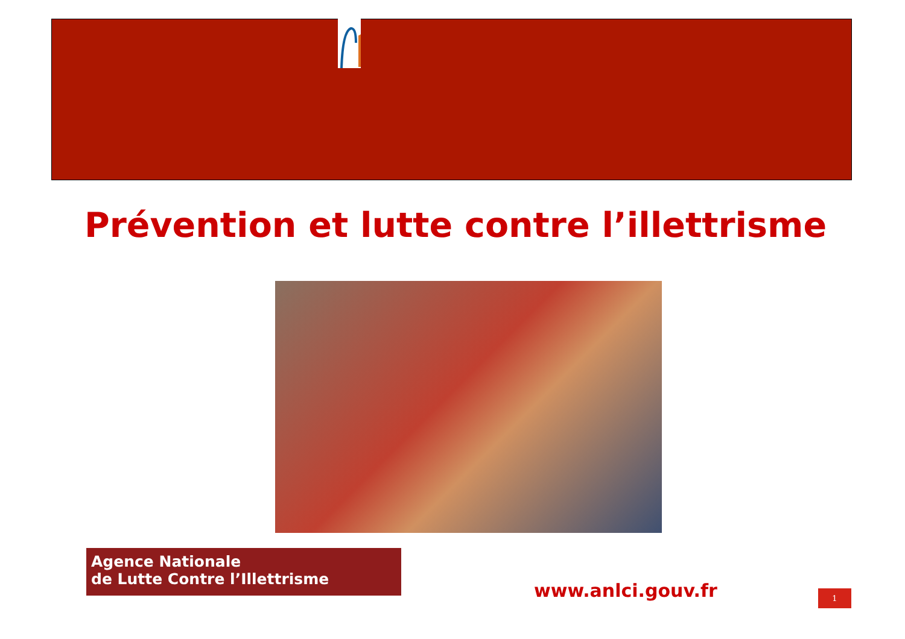Prévention et lutte contre l’illettrisme
Agence Nationale
de Lutte Contre l’Illettrisme
www.anlci.gouv.fr 1